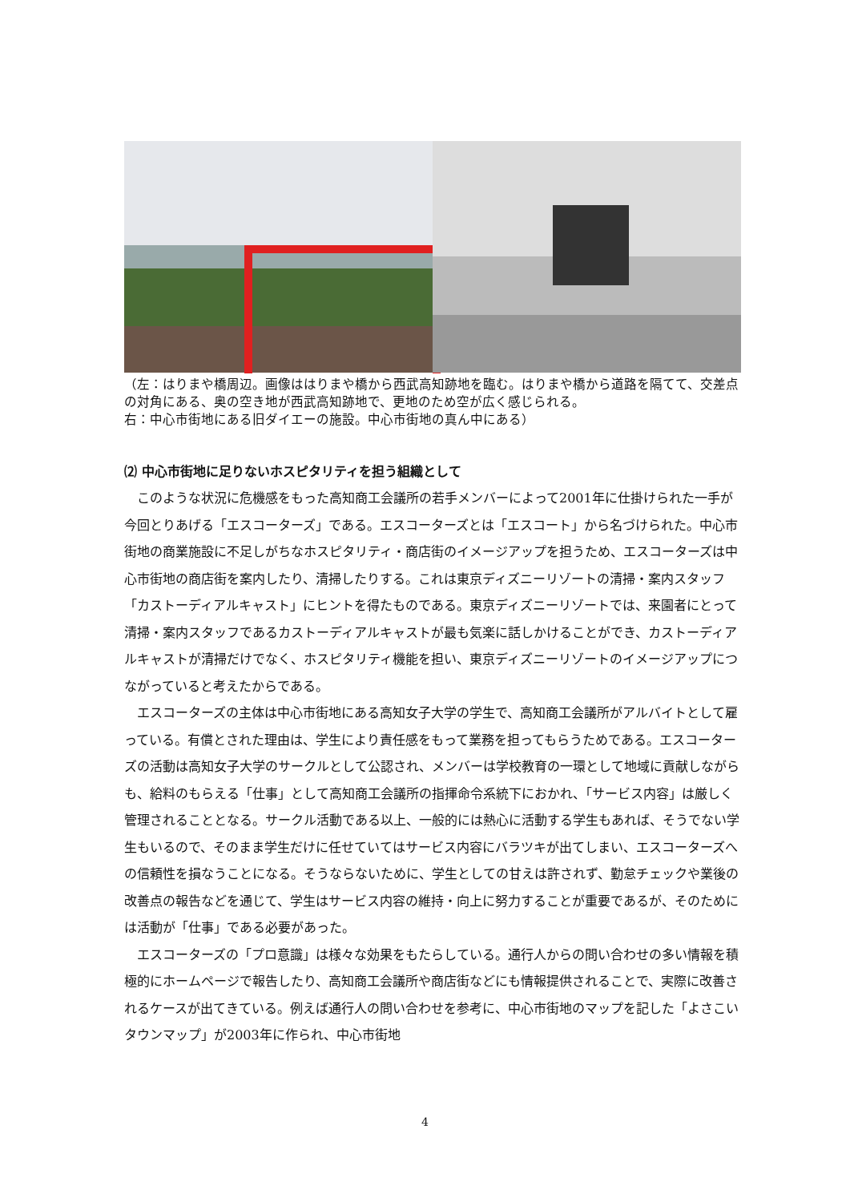（左：はりまや橋周辺。画像ははりまや橋から西武高知跡地を臨む。はりまや橋から道路を隔てて、交差点の対角にある、奥の空き地が西武高知跡地で、更地のため空が広く感じられる。
右：中心市街地にある旧ダイエーの施設。中心市街地の真ん中にある）
⑵ 中心市街地に足りないホスピタリティを担う組織として
このような状況に危機感をもった高知商工会議所の若手メンバーによって2001年に仕掛けられた一手が今回とりあげる「エスコーターズ」である。エスコーターズとは「エスコート」から名づけられた。中心市街地の商業施設に不足しがちなホスピタリティ・商店街のイメージアップを担うため、エスコーターズは中心市街地の商店街を案内したり、清掃したりする。これは東京ディズニーリゾートの清掃・案内スタッフ「カストーディアルキャスト」にヒントを得たものである。東京ディズニーリゾートでは、来園者にとって清掃・案内スタッフであるカストーディアルキャストが最も気楽に話しかけることができ、カストーディアルキャストが清掃だけでなく、ホスピタリティ機能を担い、東京ディズニーリゾートのイメージアップにつながっていると考えたからである。
エスコーターズの主体は中心市街地にある高知女子大学の学生で、高知商工会議所がアルバイトとして雇っている。有償とされた理由は、学生により責任感をもって業務を担ってもらうためである。エスコーターズの活動は高知女子大学のサークルとして公認され、メンバーは学校教育の一環として地域に貢献しながらも、給料のもらえる「仕事」として高知商工会議所の指揮命令系統下におかれ、「サービス内容」は厳しく管理されることとなる。サークル活動である以上、一般的には熱心に活動する学生もあれば、そうでない学生もいるので、そのまま学生だけに任せていてはサービス内容にバラツキが出てしまい、エスコーターズへの信頼性を損なうことになる。そうならないために、学生としての甘えは許されず、勤怠チェックや業後の改善点の報告などを通じて、学生はサービス内容の維持・向上に努力することが重要であるが、そのためには活動が「仕事」である必要があった。
エスコーターズの「プロ意識」は様々な効果をもたらしている。通行人からの問い合わせの多い情報を積極的にホームページで報告したり、高知商工会議所や商店街などにも情報提供されることで、実際に改善されるケースが出てきている。例えば通行人の問い合わせを参考に、中心市街地のマップを記した「よさこいタウンマップ」が2003年に作られ、中心市街地
4